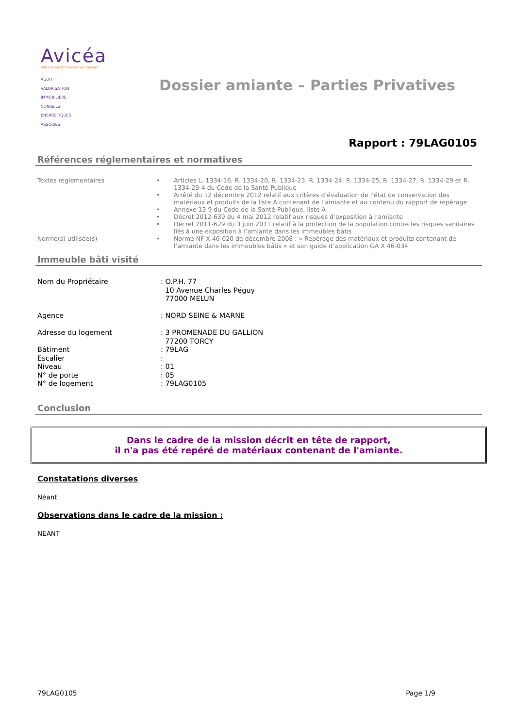Avicéa
Votre bilan immobilier sur mesure
AUDIT
VALORISATION
IMMOBILIERE
CONSEILS
ENERGETIQUES
ASSOCIES
Dossier amiante – Parties Privatives
Rapport : 79LAG0105
Références réglementaires et normatives
Textes réglementaires
•
•
•
•
•
Articles L. 1334-16, R. 1334-20, R. 1334-23, R. 1334-24, R. 1334-25, R. 1334-27, R. 1334-29 et R. 1334-29-4 du Code de la Santé Publique
Arrêté du 12 décembre 2012 relatif aux critères d’évaluation de l’état de conservation des matériaux et produits de la liste A contenant de l’amiante et au contenu du rapport de repérage
Annexe 13.9 du Code de la Santé Publique, liste A
Décret 2012-639 du 4 mai 2012 relatif aux risques d’exposition à l’amiante
Décret 2011-629 du 3 juin 2011 relatif à la protection de la population contre les risques sanitaires liés à une exposition à l’amiante dans les immeubles bâtis
Norme(s) utilisée(s)
•
Norme NF X 46-020 de décembre 2008 : « Repérage des matériaux et produits contenant de l’amiante dans les immeubles bâtis » et son guide d’application GA X 46-034
Immeuble bâti visité
Nom du Propriétaire
: O.P.H. 77
10 Avenue Charles Péguy
77000 MELUN
Agence
: NORD SEINE & MARNE
Adresse du logement
: 3 PROMENADE DU GALLION
77200 TORCY
Bâtiment
: 79LAG
Escalier
:
Niveau
: 01
N° de porte
: 05
N° de logement
: 79LAG0105
Conclusion
Dans le cadre de la mission décrit en tête de rapport,
il n'a pas été repéré de matériaux contenant de l'amiante.
Constatations diverses
Néant
Observations dans le cadre de la mission :
NEANT
79LAG0105 Page 1/9